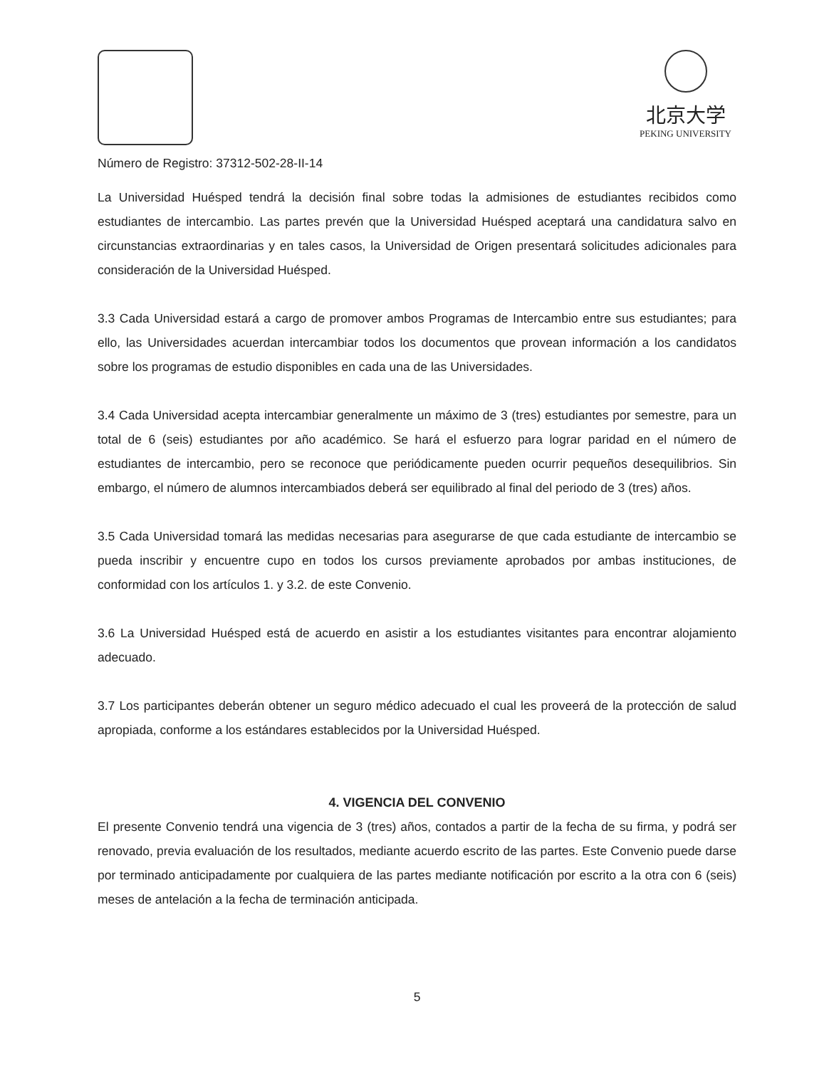北京大学
PEKING UNIVERSITY
Número de Registro: 37312-502-28-II-14
La Universidad Huésped tendrá la decisión final sobre todas la admisiones de estudiantes recibidos como estudiantes de intercambio. Las partes prevén que la Universidad Huésped aceptará una candidatura salvo en circunstancias extraordinarias y en tales casos, la Universidad de Origen presentará solicitudes adicionales para consideración de la Universidad Huésped.
3.3 Cada Universidad estará a cargo de promover ambos Programas de Intercambio entre sus estudiantes; para ello, las Universidades acuerdan intercambiar todos los documentos que provean información a los candidatos sobre los programas de estudio disponibles en cada una de las Universidades.
3.4 Cada Universidad acepta intercambiar generalmente un máximo de 3 (tres) estudiantes por semestre, para un total de 6 (seis) estudiantes por año académico. Se hará el esfuerzo para lograr paridad en el número de estudiantes de intercambio, pero se reconoce que periódicamente pueden ocurrir pequeños desequilibrios. Sin embargo, el número de alumnos intercambiados deberá ser equilibrado al final del periodo de 3 (tres) años.
3.5 Cada Universidad tomará las medidas necesarias para asegurarse de que cada estudiante de intercambio se pueda inscribir y encuentre cupo en todos los cursos previamente aprobados por ambas instituciones, de conformidad con los artículos 1. y 3.2. de este Convenio.
3.6 La Universidad Huésped está de acuerdo en asistir a los estudiantes visitantes para encontrar alojamiento adecuado.
3.7 Los participantes deberán obtener un seguro médico adecuado el cual les proveerá de la protección de salud apropiada, conforme a los estándares establecidos por la Universidad Huésped.
4. VIGENCIA DEL CONVENIO
El presente Convenio tendrá una vigencia de 3 (tres) años, contados a partir de la fecha de su firma, y podrá ser renovado, previa evaluación de los resultados, mediante acuerdo escrito de las partes. Este Convenio puede darse por terminado anticipadamente por cualquiera de las partes mediante notificación por escrito a la otra con 6 (seis) meses de antelación a la fecha de terminación anticipada.
5